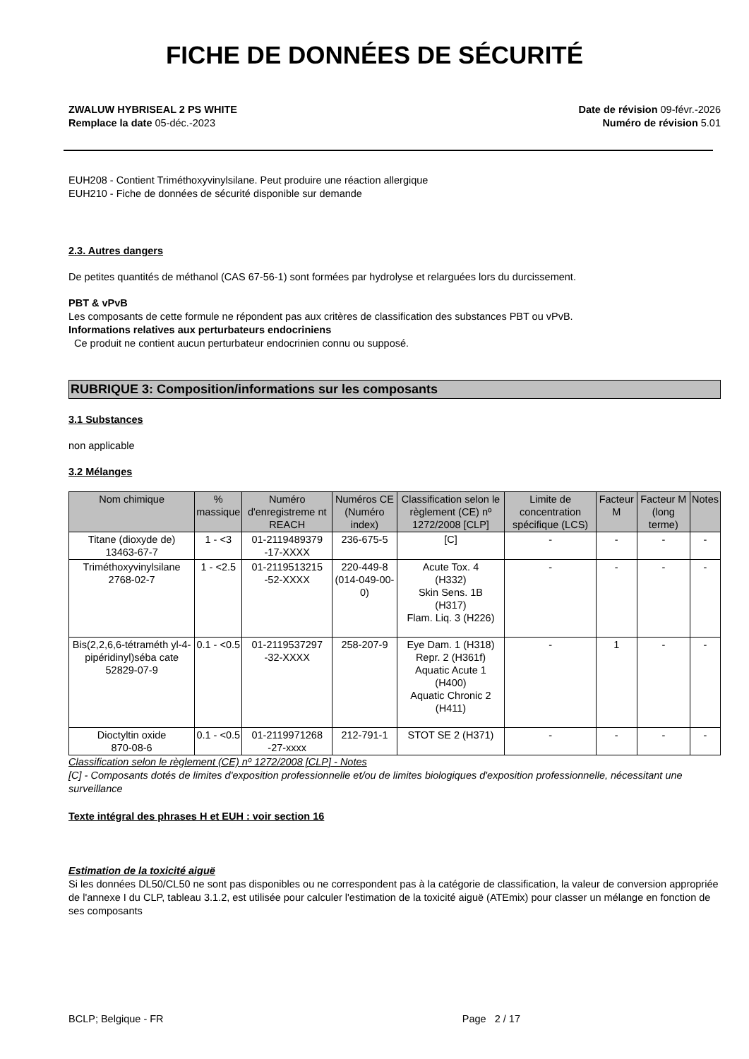FICHE DE DONNÉES DE SÉCURITÉ
ZWALUW HYBRISEAL 2 PS WHITE
Remplace la date 05-déc.-2023
Date de révision 09-févr.-2026
Numéro de révision 5.01
EUH208 - Contient Triméthoxyvinylsilane. Peut produire une réaction allergique
EUH210 - Fiche de données de sécurité disponible sur demande
2.3. Autres dangers
De petites quantités de méthanol (CAS 67-56-1) sont formées par hydrolyse et relarguées lors du durcissement.
PBT & vPvB
Les composants de cette formule ne répondent pas aux critères de classification des substances PBT ou vPvB.
Informations relatives aux perturbateurs endocriniens
Ce produit ne contient aucun perturbateur endocrinien connu ou supposé.
RUBRIQUE 3: Composition/informations sur les composants
3.1 Substances
non applicable
3.2 Mélanges
| Nom chimique | % massique | Numéro d'enregistreme nt REACH | Numéros CE (Numéro index) | Classification selon le règlement (CE) nº 1272/2008 [CLP] | Limite de concentration spécifique (LCS) | Facteur M | Facteur M (long terme) | Notes |
| --- | --- | --- | --- | --- | --- | --- | --- | --- |
| Titane (dioxyde de) 13463-67-7 | 1 - <3 | 01-2119489379 -17-XXXX | 236-675-5 | [C] | - | - | - | - |
| Triméthoxyvinylsilane 2768-02-7 | 1 - <2.5 | 01-2119513215 -52-XXXX | 220-449-8 (014-049-00-0) | Acute Tox. 4 (H332) Skin Sens. 1B (H317) Flam. Liq. 3 (H226) | - | - | - | - |
| Bis(2,2,6,6-tétraméth yl-4-pipéridinyl)séba cate 52829-07-9 | 0.1 - <0.5 | 01-2119537297 -32-XXXX | 258-207-9 | Eye Dam. 1 (H318) Repr. 2 (H361f) Aquatic Acute 1 (H400) Aquatic Chronic 2 (H411) | - | 1 | - | - |
| Dioctyltin oxide 870-08-6 | 0.1 - <0.5 | 01-2119971268 -27-xxxx | 212-791-1 | STOT SE 2 (H371) | - | - | - | - |
Classification selon le règlement (CE) nº 1272/2008 [CLP] - Notes
[C] - Composants dotés de limites d'exposition professionnelle et/ou de limites biologiques d'exposition professionnelle, nécessitant une surveillance
Texte intégral des phrases H et EUH : voir section 16
Estimation de la toxicité aiguë
Si les données DL50/CL50 ne sont pas disponibles ou ne correspondent pas à la catégorie de classification, la valeur de conversion appropriée de l'annexe I du CLP, tableau 3.1.2, est utilisée pour calculer l'estimation de la toxicité aiguë (ATEmix) pour classer un mélange en fonction de ses composants
BCLP; Belgique - FR Page 2 / 17